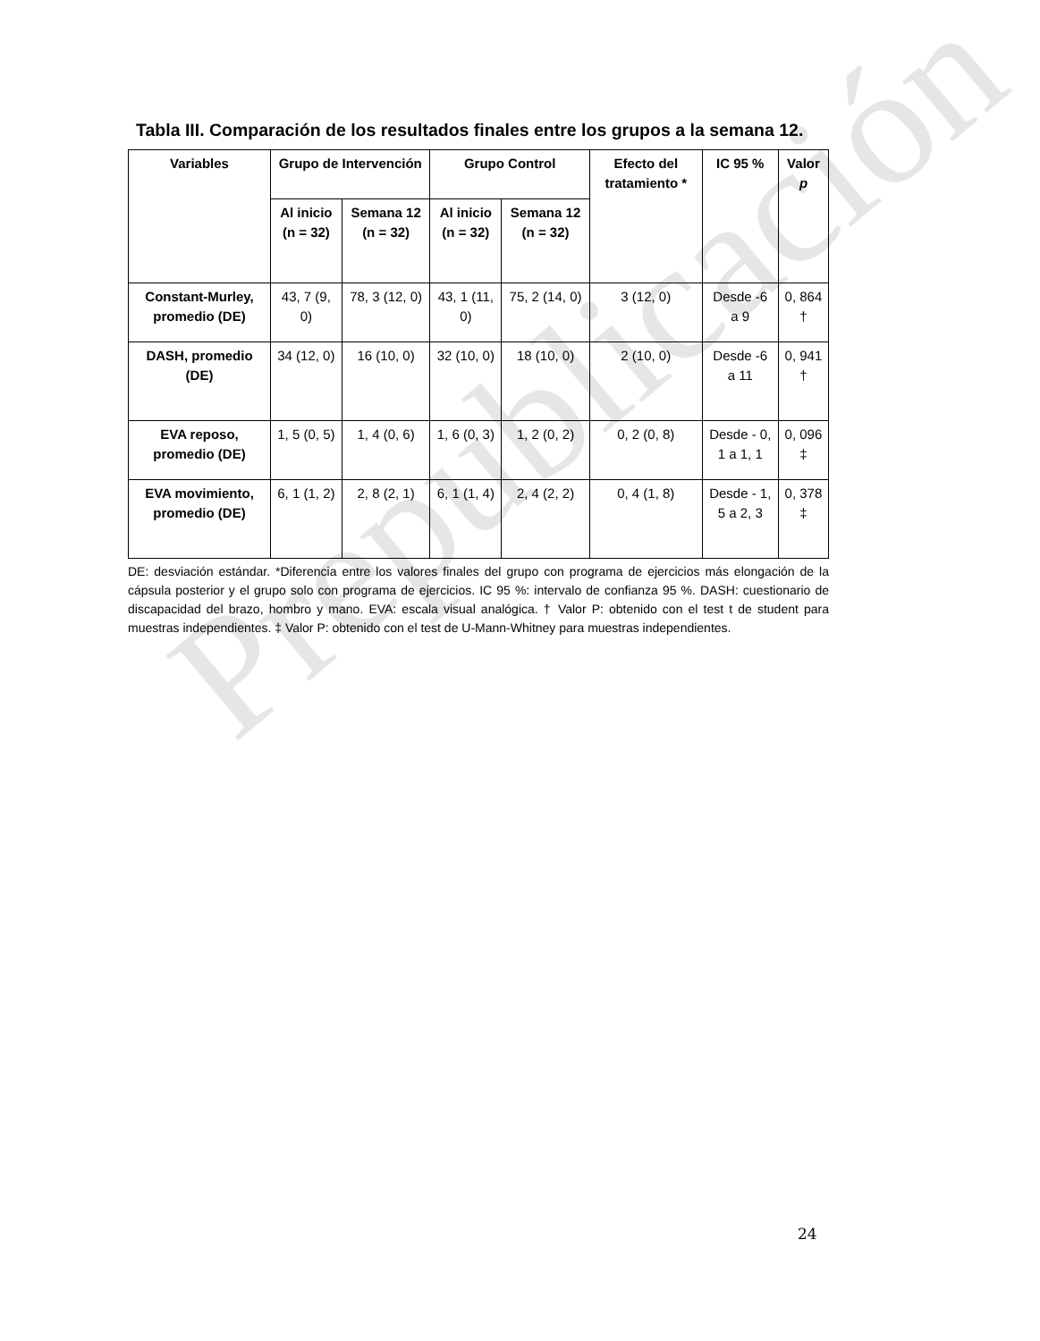Prepublicación
Tabla III. Comparación de los resultados finales entre los grupos a la semana 12.
| Variables | Grupo de Intervención | | Grupo Control | | Efecto del tratamiento * | IC 95 % | Valor p |
| --- | --- | --- | --- | --- | --- | --- | --- |
| | Al inicio (n = 32) | Semana 12 (n = 32) | Al inicio (n = 32) | Semana 12 (n = 32) | | | |
| Constant-Murley, promedio (DE) | 43, 7 (9, 0) | 78, 3 (12, 0) | 43, 1 (11, 0) | 75, 2 (14, 0) | 3 (12, 0) | Desde -6 a 9 | 0, 864 † |
| DASH, promedio (DE) | 34 (12, 0) | 16 (10, 0) | 32 (10, 0) | 18 (10, 0) | 2 (10, 0) | Desde -6 a 11 | 0, 941 † |
| EVA reposo, promedio (DE) | 1, 5 (0, 5) | 1, 4 (0, 6) | 1, 6 (0, 3) | 1, 2 (0, 2) | 0, 2 (0, 8) | Desde - 0, 1 a 1, 1 | 0, 096 ‡ |
| EVA movimiento, promedio (DE) | 6, 1 (1, 2) | 2, 8 (2, 1) | 6, 1 (1, 4) | 2, 4 (2, 2) | 0, 4 (1, 8) | Desde - 1, 5 a 2, 3 | 0, 378 ‡ |
DE: desviación estándar. *Diferencia entre los valores finales del grupo con programa de ejercicios más elongación de la cápsula posterior y el grupo solo con programa de ejercicios. IC 95 %: intervalo de confianza 95 %. DASH: cuestionario de discapacidad del brazo, hombro y mano. EVA: escala visual analógica. † Valor P: obtenido con el test t de student para muestras independientes. ‡ Valor P: obtenido con el test de U-Mann-Whitney para muestras independientes.
24